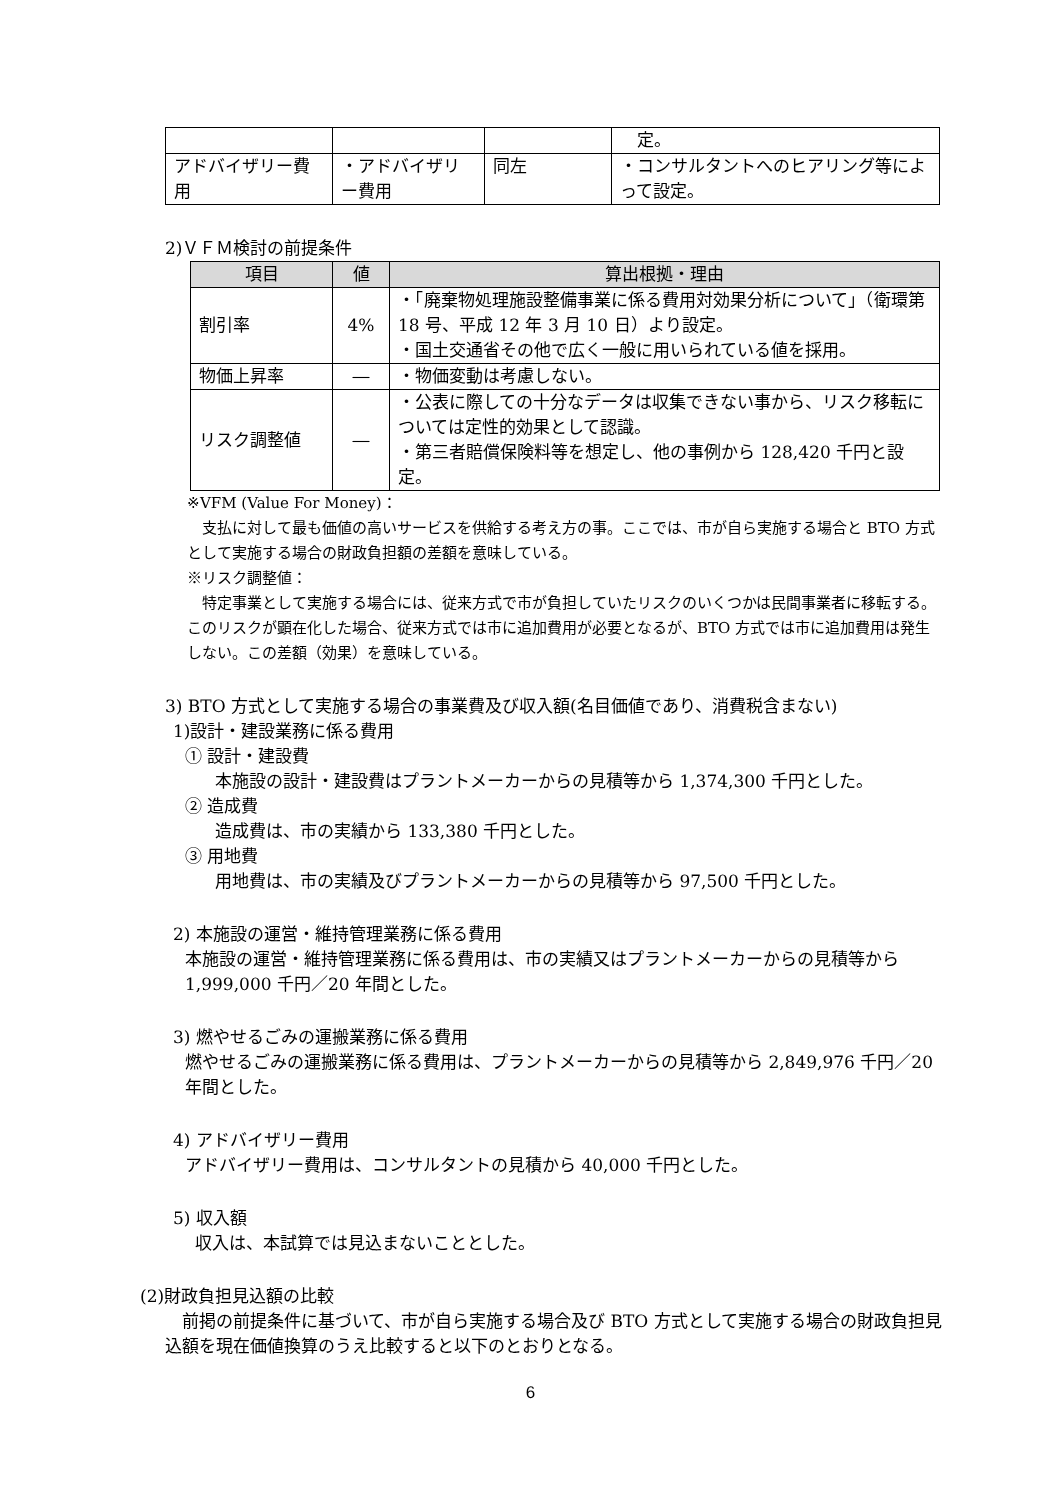| | | | 定。 |
| アドバイザリー費用 | ・アドバイザリー費用 | 同左 | ・コンサルタントへのヒアリング等によって設定。 |
2)ＶＦＭ検討の前提条件
| 項目 | 値 | 算出根拠・理由 |
| --- | --- | --- |
| 割引率 | 4% | ・「廃棄物処理施設整備事業に係る費用対効果分析について」（衛環第 18 号、平成 12 年 3 月 10 日）より設定。 ・国土交通省その他で広く一般に用いられている値を採用。 |
| 物価上昇率 | ― | ・物価変動は考慮しない。 |
| リスク調整値 | ― | ・公表に際しての十分なデータは収集できない事から、リスク移転については定性的効果として認識。 ・第三者賠償保険料等を想定し、他の事例から 128,420 千円と設定。 |
※VFM (Value For Money)：
　支払に対して最も価値の高いサービスを供給する考え方の事。ここでは、市が自ら実施する場合と BTO 方式として実施する場合の財政負担額の差額を意味している。
※リスク調整値：
　特定事業として実施する場合には、従来方式で市が負担していたリスクのいくつかは民間事業者に移転する。このリスクが顕在化した場合、従来方式では市に追加費用が必要となるが、BTO 方式では市に追加費用は発生しない。この差額（効果）を意味している。
3) BTO 方式として実施する場合の事業費及び収入額(名目価値であり、消費税含まない)
1)設計・建設業務に係る費用
① 設計・建設費
本施設の設計・建設費はプラントメーカーからの見積等から 1,374,300 千円とした。
② 造成費
造成費は、市の実績から 133,380 千円とした。
③ 用地費
用地費は、市の実績及びプラントメーカーからの見積等から 97,500 千円とした。
2) 本施設の運営・維持管理業務に係る費用
本施設の運営・維持管理業務に係る費用は、市の実績又はプラントメーカーからの見積等から 1,999,000 千円／20 年間とした。
3) 燃やせるごみの運搬業務に係る費用
燃やせるごみの運搬業務に係る費用は、プラントメーカーからの見積等から 2,849,976 千円／20 年間とした。
4) アドバイザリー費用
アドバイザリー費用は、コンサルタントの見積から 40,000 千円とした。
5) 収入額
収入は、本試算では見込まないこととした。
(2)財政負担見込額の比較
　前掲の前提条件に基づいて、市が自ら実施する場合及び BTO 方式として実施する場合の財政負担見込額を現在価値換算のうえ比較すると以下のとおりとなる。
6